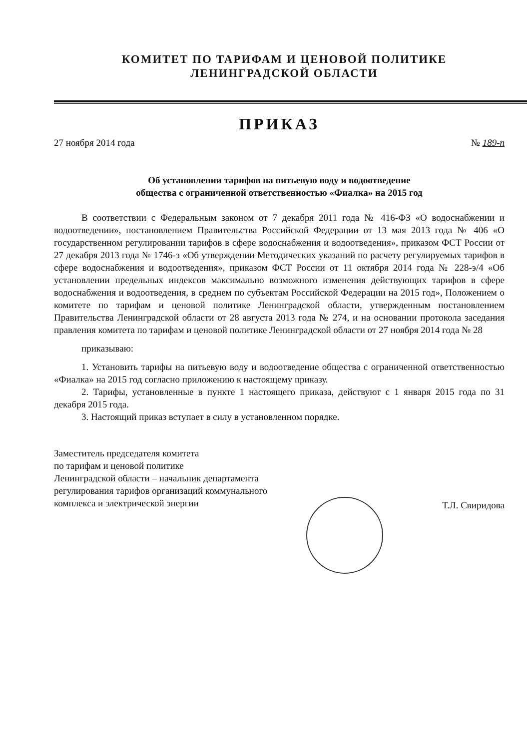КОМИТЕТ ПО ТАРИФАМ И ЦЕНОВОЙ ПОЛИТИКЕ
ЛЕНИНГРАДСКОЙ ОБЛАСТИ
ПРИКАЗ
27 ноября 2014 года № 189-п
Об установлении тарифов на питьевую воду и водоотведение
общества с ограниченной ответственностью «Фиалка» на 2015 год
В соответствии с Федеральным законом от 7 декабря 2011 года № 416-ФЗ «О водоснабжении и водоотведении», постановлением Правительства Российской Федерации от 13 мая 2013 года № 406 «О государственном регулировании тарифов в сфере водоснабжения и водоотведения», приказом ФСТ России от 27 декабря 2013 года № 1746-э «Об утверждении Методических указаний по расчету регулируемых тарифов в сфере водоснабжения и водоотведения», приказом ФСТ России от 11 октября 2014 года № 228-э/4 «Об установлении предельных индексов максимально возможного изменения действующих тарифов в сфере водоснабжения и водоотведения, в среднем по субъектам Российской Федерации на 2015 год», Положением о комитете по тарифам и ценовой политике Ленинградской области, утвержденным постановлением Правительства Ленинградской области от 28 августа 2013 года № 274, и на основании протокола заседания правления комитета по тарифам и ценовой политике Ленинградской области от 27 ноября 2014 года № 28
приказываю:
1. Установить тарифы на питьевую воду и водоотведение общества с ограниченной ответственностью «Фиалка» на 2015 год согласно приложению к настоящему приказу.
2. Тарифы, установленные в пункте 1 настоящего приказа, действуют с 1 января 2015 года по 31 декабря 2015 года.
3. Настоящий приказ вступает в силу в установленном порядке.
Заместитель председателя комитета
по тарифам и ценовой политике
Ленинградской области – начальник департамента
регулирования тарифов организаций коммунального
комплекса и электрической энергии
Т.Л. Свиридова